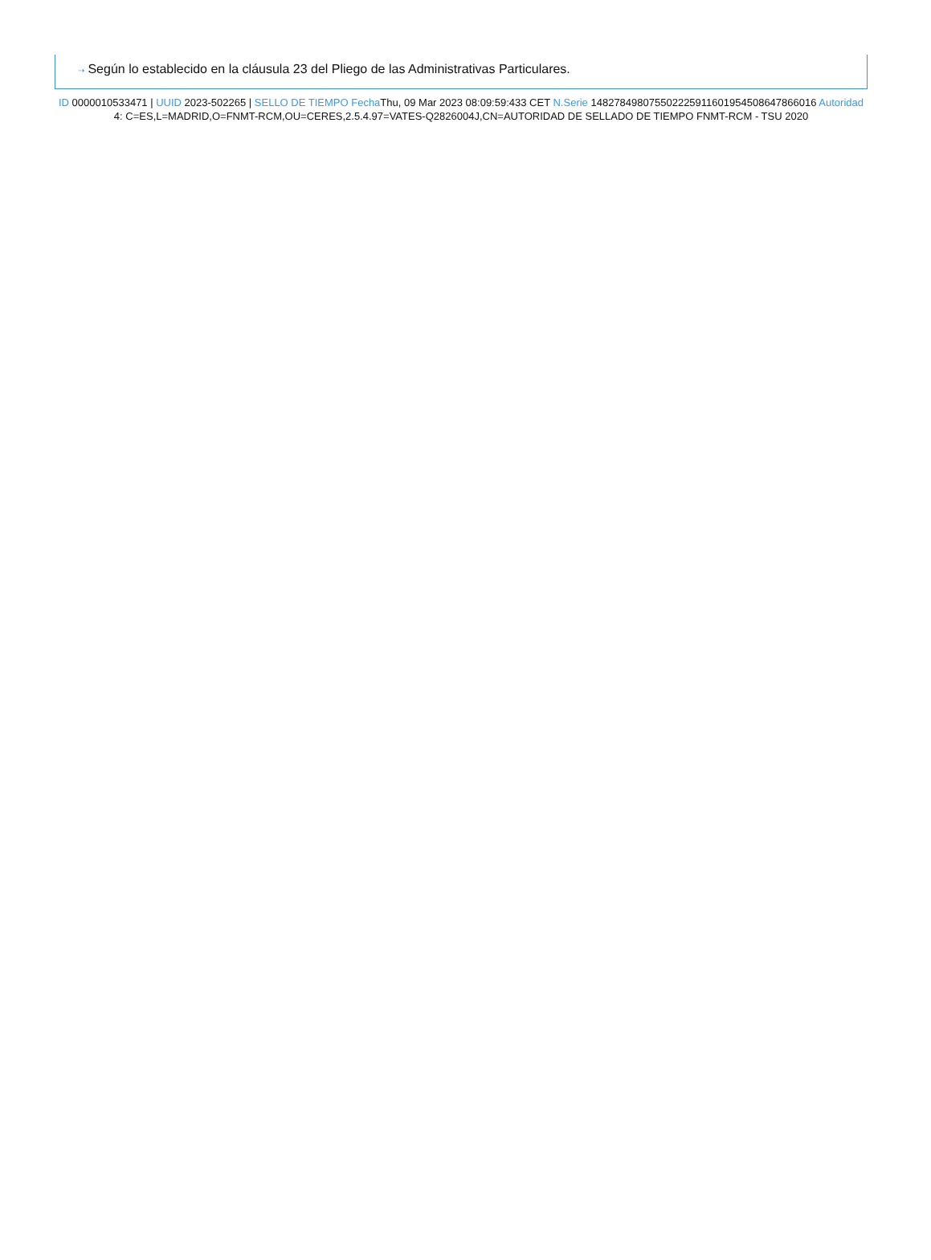⇢ Según lo establecido en la cláusula 23 del Pliego de las Administrativas Particulares.
ID 0000010533471 | UUID 2023-502265 | SELLO DE TIEMPO Fecha Thu, 09 Mar 2023 08:09:59:433 CET N.Serie 148278498075502225911601954508647866016 Autoridad 4: C=ES,L=MADRID,O=FNMT-RCM,OU=CERES,2.5.4.97=VATES-Q2826004J,CN=AUTORIDAD DE SELLADO DE TIEMPO FNMT-RCM - TSU 2020